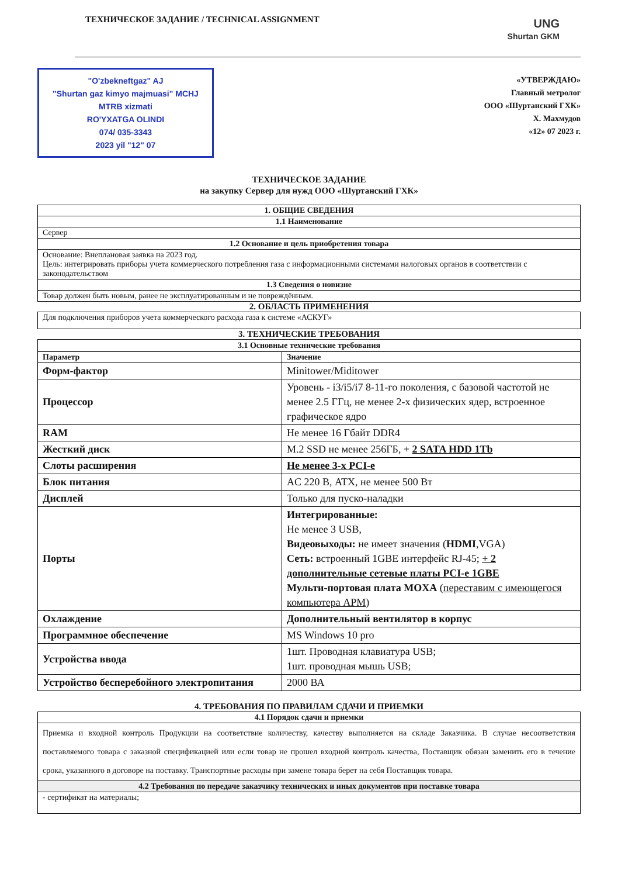ТЕХНИЧЕСКОЕ ЗАДАНИЕ / TECHNICAL ASSIGNMENT
UNG
Shurtan GKM
"O'zbekneftgaz" AJ
"Shurtan gaz kimyo majmuasi" MCHJ
MTRB xizmati
RO'YXATGA OLINDI
074/ 035-3343
2023 yil "12" 07
«УТВЕРЖДАЮ»
Главный метролог
ООО «Шуртанский ГХК»
Х. Махмудов
«12» 07 2023 г.
ТЕХНИЧЕСКОЕ ЗАДАНИЕ
на закупку Сервер для нужд ООО «Шуртанский ГХК»
| 1. ОБЩИЕ СВЕДЕНИЯ |
| 1.1 Наименование |
| Сервер |
| 1.2 Основание и цель приобретения товара |
| Основание: Внеплановая заявка на 2023 год. Цель: интегрировать приборы учета коммерческого потребления газа с информационными системами налоговых органов в соответствии с законодательством |
| 1.3 Сведения о новизне |
| Товар должен быть новым, ранее не эксплуатированным и не повреждённым. |
2. ОБЛАСТЬ ПРИМЕНЕНИЯ
| Для подключения приборов учета коммерческого расхода газа к системе «АСКУГ» |
3. ТЕХНИЧЕСКИЕ ТРЕБОВАНИЯ
| 3.1 Основные технические требования | |
| Параметр | Значение |
| Форм-фактор | Minitower/Miditower |
| Процессор | Уровень - i3/i5/i7 8-11-го поколения, с базовой частотой не менее 2.5 ГГц, не менее 2-х физических ядер, встроенное графическое ядро |
| RAM | Не менее 16 Гбайт DDR4 |
| Жесткий диск | M.2 SSD не менее 256ГБ, + 2 SATA HDD 1Tb |
| Слоты расширения | Не менее 3-х PCI-e |
| Блок питания | AC 220 В, ATX, не менее 500 Вт |
| Дисплей | Только для пуско-наладки |
| Порты | Интегрированные: Не менее 3 USB, Видеовыходы: не имеет значения ( HDMI ,VGA) Сеть: встроенный 1GBE интерфейс RJ-45; + 2 дополнительные сетевые платы PCI-e 1GBE Мульти-портовая плата MOXA ( переставим с имеющегося компьютера АРМ ) |
| Охлаждение | Дополнительный вентилятор в корпус |
| Программное обеспечение | MS Windows 10 pro |
| Устройства ввода | 1шт. Проводная клавиатура USB; 1шт. проводная мышь USB; |
| Устройство бесперебойного электропитания | 2000 ВА |
4. ТРЕБОВАНИЯ ПО ПРАВИЛАМ СДАЧИ И ПРИЕМКИ
| 4.1 Порядок сдачи и приемки |
| Приемка и входной контроль Продукции на соответствие количеству, качеству выполняется на складе Заказчика. В случае несоответствия поставляемого товара с заказной спецификацией или если товар не прошел входной контроль качества, Поставщик обязан заменить его в течение срока, указанного в договоре на поставку. Транспортные расходы при замене товара берет на себя Поставщик товара. |
| 4.2 Требования по передаче заказчику технических и иных документов при поставке товара |
| - сертификат на материалы; |